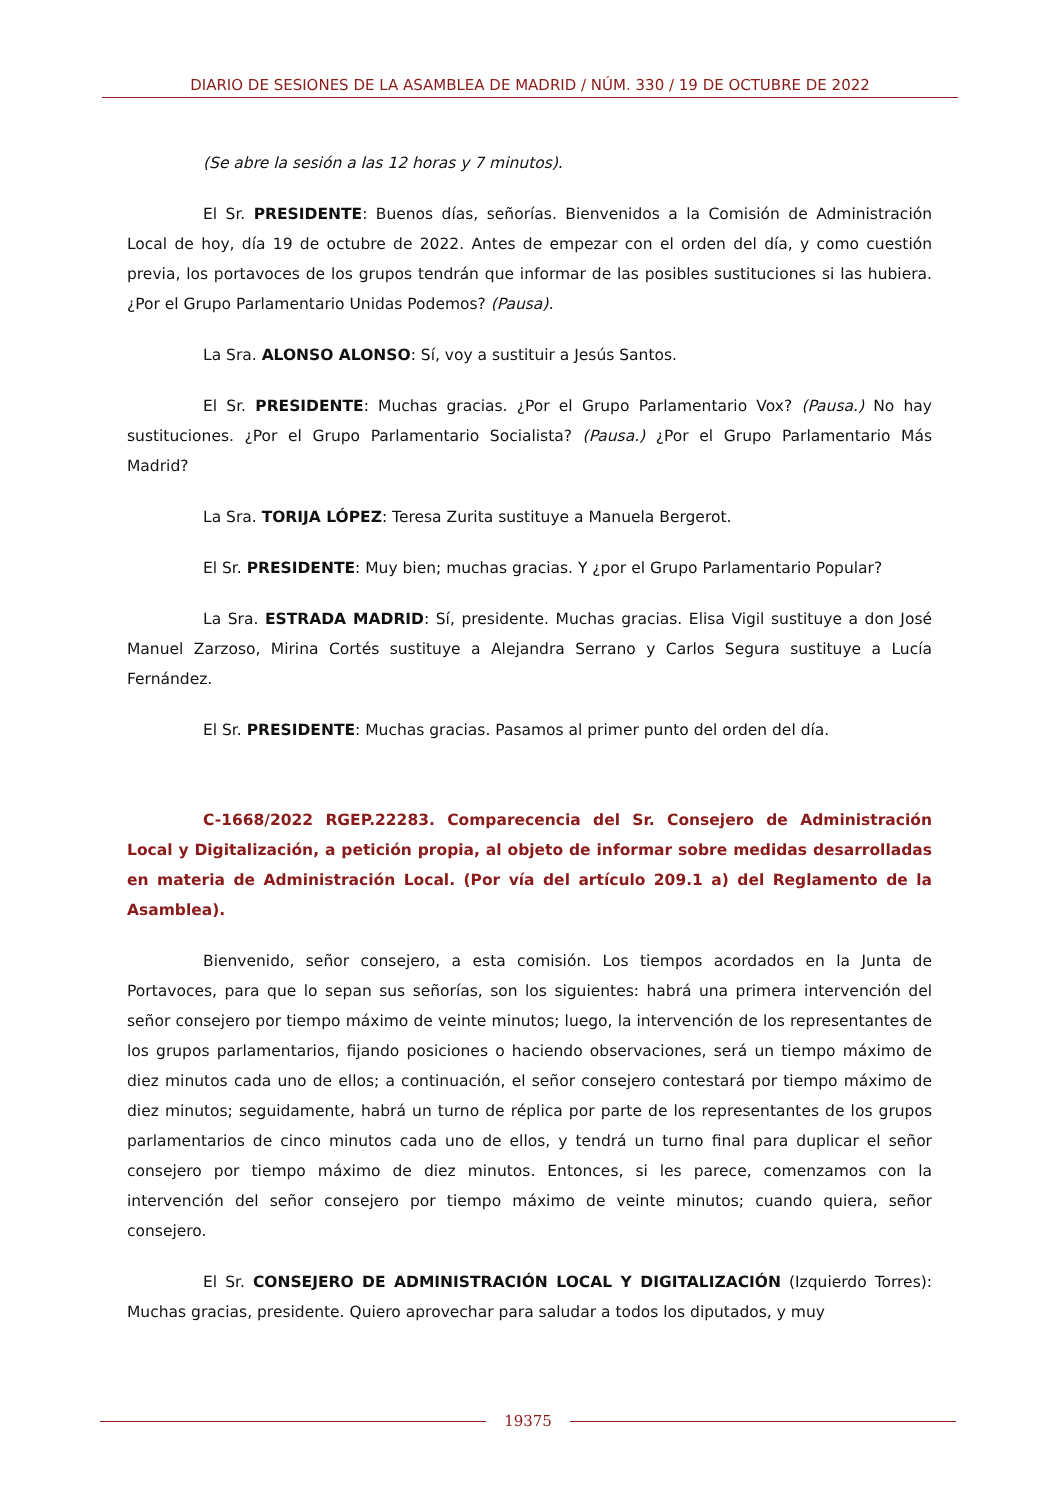DIARIO DE SESIONES DE LA ASAMBLEA DE MADRID / NÚM. 330 / 19 DE OCTUBRE DE 2022
(Se abre la sesión a las 12 horas y 7 minutos).
El Sr. PRESIDENTE: Buenos días, señorías. Bienvenidos a la Comisión de Administración Local de hoy, día 19 de octubre de 2022. Antes de empezar con el orden del día, y como cuestión previa, los portavoces de los grupos tendrán que informar de las posibles sustituciones si las hubiera. ¿Por el Grupo Parlamentario Unidas Podemos? (Pausa).
La Sra. ALONSO ALONSO: Sí, voy a sustituir a Jesús Santos.
El Sr. PRESIDENTE: Muchas gracias. ¿Por el Grupo Parlamentario Vox? (Pausa.) No hay sustituciones. ¿Por el Grupo Parlamentario Socialista? (Pausa.) ¿Por el Grupo Parlamentario Más Madrid?
La Sra. TORIJA LÓPEZ: Teresa Zurita sustituye a Manuela Bergerot.
El Sr. PRESIDENTE: Muy bien; muchas gracias. Y ¿por el Grupo Parlamentario Popular?
La Sra. ESTRADA MADRID: Sí, presidente. Muchas gracias. Elisa Vigil sustituye a don José Manuel Zarzoso, Mirina Cortés sustituye a Alejandra Serrano y Carlos Segura sustituye a Lucía Fernández.
El Sr. PRESIDENTE: Muchas gracias. Pasamos al primer punto del orden del día.
C-1668/2022 RGEP.22283. Comparecencia del Sr. Consejero de Administración Local y Digitalización, a petición propia, al objeto de informar sobre medidas desarrolladas en materia de Administración Local. (Por vía del artículo 209.1 a) del Reglamento de la Asamblea).
Bienvenido, señor consejero, a esta comisión. Los tiempos acordados en la Junta de Portavoces, para que lo sepan sus señorías, son los siguientes: habrá una primera intervención del señor consejero por tiempo máximo de veinte minutos; luego, la intervención de los representantes de los grupos parlamentarios, fijando posiciones o haciendo observaciones, será un tiempo máximo de diez minutos cada uno de ellos; a continuación, el señor consejero contestará por tiempo máximo de diez minutos; seguidamente, habrá un turno de réplica por parte de los representantes de los grupos parlamentarios de cinco minutos cada uno de ellos, y tendrá un turno final para duplicar el señor consejero por tiempo máximo de diez minutos. Entonces, si les parece, comenzamos con la intervención del señor consejero por tiempo máximo de veinte minutos; cuando quiera, señor consejero.
El Sr. CONSEJERO DE ADMINISTRACIÓN LOCAL Y DIGITALIZACIÓN (Izquierdo Torres): Muchas gracias, presidente. Quiero aprovechar para saludar a todos los diputados, y muy
19375